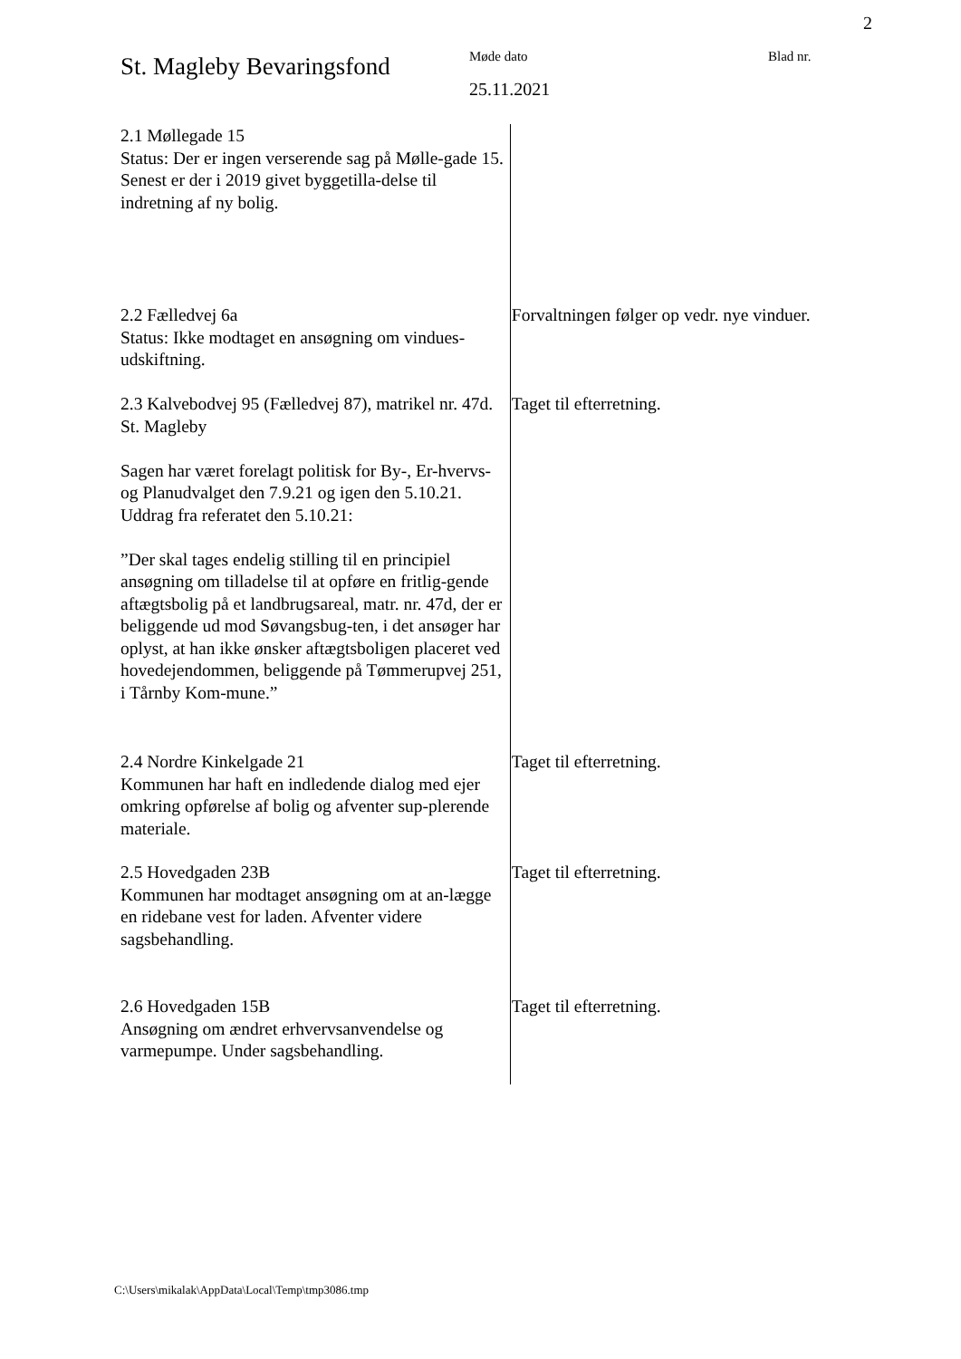2
St. Magleby Bevaringsfond
Møde dato
25.11.2021
Blad nr.
2.1 Møllegade 15
Status: Der er ingen verserende sag på Mølle-gade 15. Senest er der i 2019 givet byggetilla-delse til indretning af ny bolig.
2.2 Fælledvej 6a
Status: Ikke modtaget en ansøgning om vindues-udskiftning.
Forvaltningen følger op vedr. nye vinduer.
2.3 Kalvebodvej 95 (Fælledvej 87), matrikel nr. 47d. St. Magleby
Sagen har været forelagt politisk for By-, Er-hvervs- og Planudvalget den 7.9.21 og igen den 5.10.21. Uddrag fra referatet den 5.10.21:
”Der skal tages endelig stilling til en principiel ansøgning om tilladelse til at opføre en fritlig-gende aftægtsbolig på et landbrugsareal, matr. nr. 47d, der er beliggende ud mod Søvangsbug-ten, i det ansøger har oplyst, at han ikke ønsker aftægtsboligen placeret ved hovedejendommen, beliggende på Tømmerupvej 251, i Tårnby Kom-mune.”
Taget til efterretning.
2.4 Nordre Kinkelgade 21
Kommunen har haft en indledende dialog med ejer omkring opførelse af bolig og afventer sup-plerende materiale.
Taget til efterretning.
2.5 Hovedgaden 23B
Kommunen har modtaget ansøgning om at an-lægge en ridebane vest for laden. Afventer videre sagsbehandling.
Taget til efterretning.
2.6 Hovedgaden 15B
Ansøgning om ændret erhvervsanvendelse og varmepumpe. Under sagsbehandling.
Taget til efterretning.
C:\Users\mikalak\AppData\Local\Temp\tmp3086.tmp